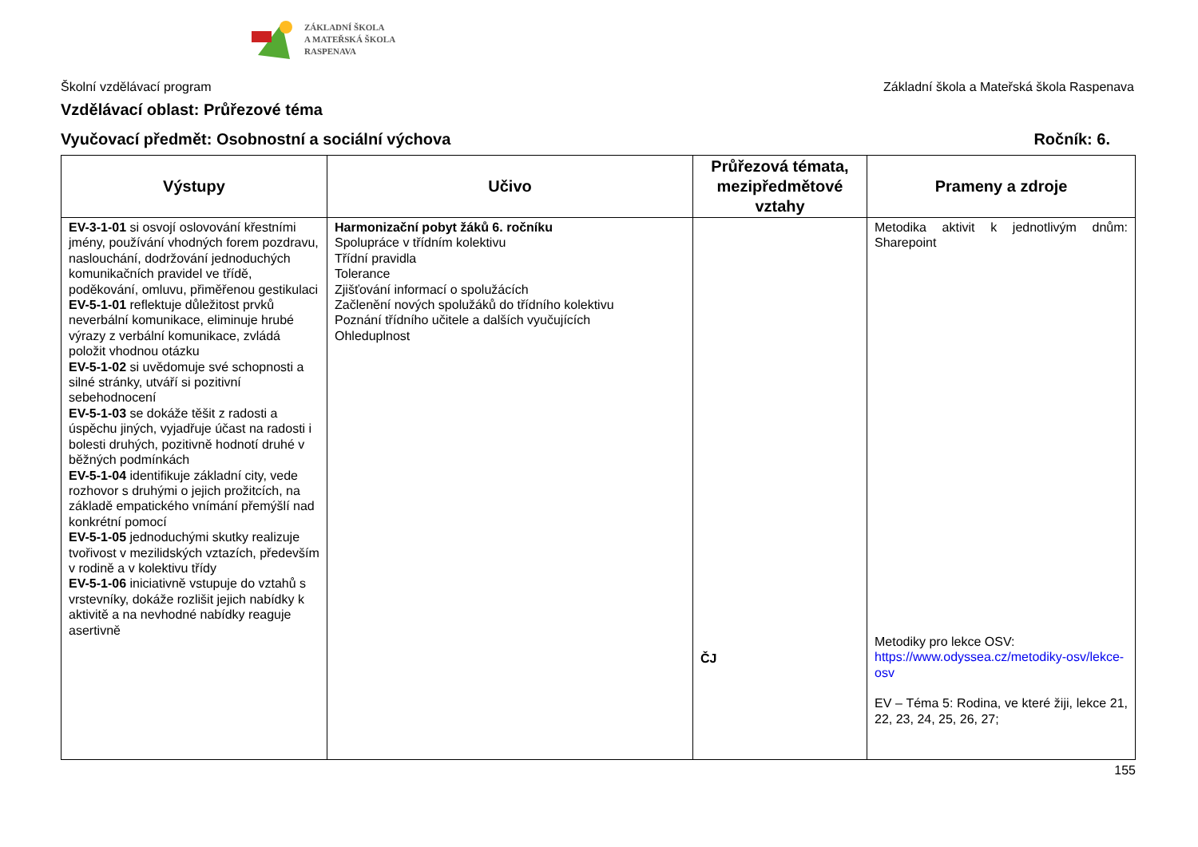ZÁKLADNÍ ŠKOLA
A MATEŘSKÁ ŠKOLA
RASPENAVA
Školní vzdělávací program Základní škola a Mateřská škola Raspenava
Vzdělávací oblast: Průřezové téma
Vyučovací předmět: Osobnostní a sociální výchova Ročník: 6.
| Výstupy | Učivo | Průřezová témata, mezipředmětové vztahy | Prameny a zdroje |
| --- | --- | --- | --- |
| EV-3-1-01 si osvojí oslovování křestními jmény, používání vhodných forem pozdravu, naslouchání, dodržování jednoduchých komunikačních pravidel ve třídě, poděkování, omluvu, přiměřenou gestikulaci EV-5-1-01 reflektuje důležitost prvků neverbální komunikace, eliminuje hrubé výrazy z verbální komunikace, zvládá položit vhodnou otázku EV-5-1-02 si uvědomuje své schopnosti a silné stránky, utváří si pozitivní sebehodnocení EV-5-1-03 se dokáže těšit z radosti a úspěchu jiných, vyjadřuje účast na radosti i bolesti druhých, pozitivně hodnotí druhé v běžných podmínkách EV-5-1-04 identifikuje základní city, vede rozhovor s druhými o jejich prožitcích, na základě empatického vnímání přemýšlí nad konkrétní pomocí EV-5-1-05 jednoduchými skutky realizuje tvořivost v mezilidských vztazích, především v rodině a v kolektivu třídy EV-5-1-06 iniciativně vstupuje do vztahů s vrstevníky, dokáže rozlišit jejich nabídky k aktivitě a na nevhodné nabídky reaguje asertivně | Harmonizační pobyt žáků 6. ročníku Spolupráce v třídním kolektivu Třídní pravidla Tolerance Zjišťování informací o spolužácích Začlenění nových spolužáků do třídního kolektivu Poznání třídního učitele a dalších vyučujících Ohleduplnost | ČJ | Metodika aktivit k jednotlivým dnům: Sharepoint Metodiky pro lekce OSV: https://www.odyssea.cz/metodiky-osv/lekce-osv EV – Téma 5: Rodina, ve které žiji, lekce 21, 22, 23, 24, 25, 26, 27; |
155